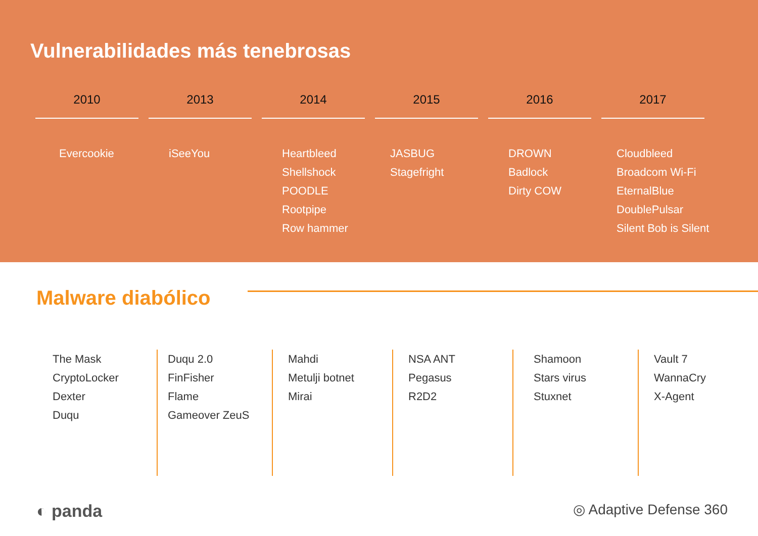Vulnerabilidades más tenebrosas
2010
Evercookie
2013
iSeeYou
2014
Heartbleed
Shellshock
POODLE
Rootpipe
Row hammer
2015
JASBUG
Stagefright
2016
DROWN
Badlock
Dirty COW
2017
Cloudbleed
Broadcom Wi-Fi
EternalBlue
DoublePulsar
Silent Bob is Silent
Malware diabólico
The Mask
CryptoLocker
Dexter
Duqu
Duqu 2.0
FinFisher
Flame
Gameover ZeuS
Mahdi
Metulji botnet
Mirai
NSA ANT
Pegasus
R2D2
Shamoon
Stars virus
Stuxnet
Vault 7
WannaCry
X-Agent
◐ panda ◎ Adaptive Defense 360